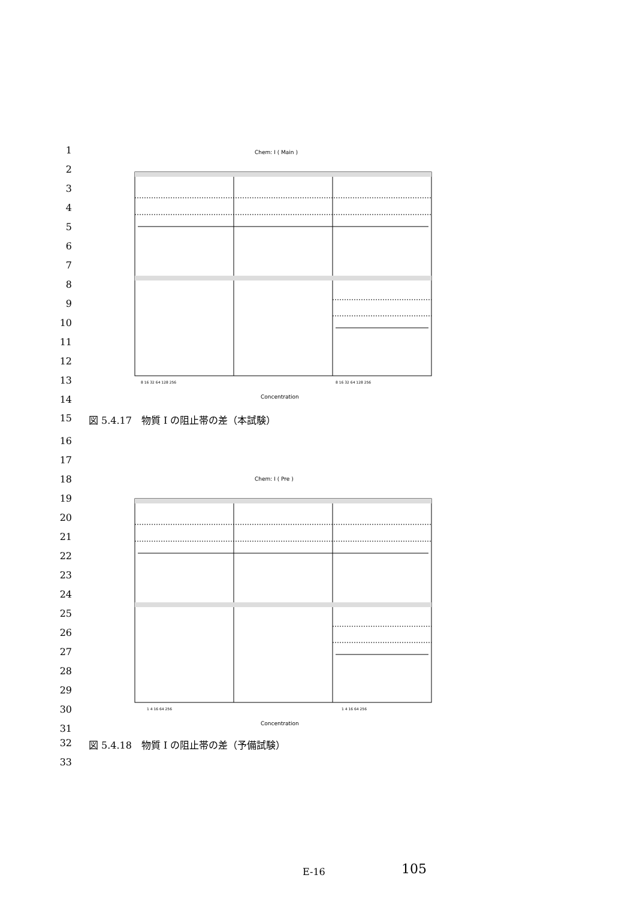1
2
3
4
5
6
7
8
9
10
11
12
13
14
Chem: I ( Main )
8 16 32 64 128 256
8 16 32 64 128 256
Concentration
15 図 5.4.17　物質 I の阻止帯の差（本試験）
16
17
18
19
20
21
22
23
24
25
26
27
28
29
30
31
Chem: I ( Pre )
1 4 16 64 256
1 4 16 64 256
Concentration
32 図 5.4.18　物質 I の阻止帯の差（予備試験）
33
E-16 105